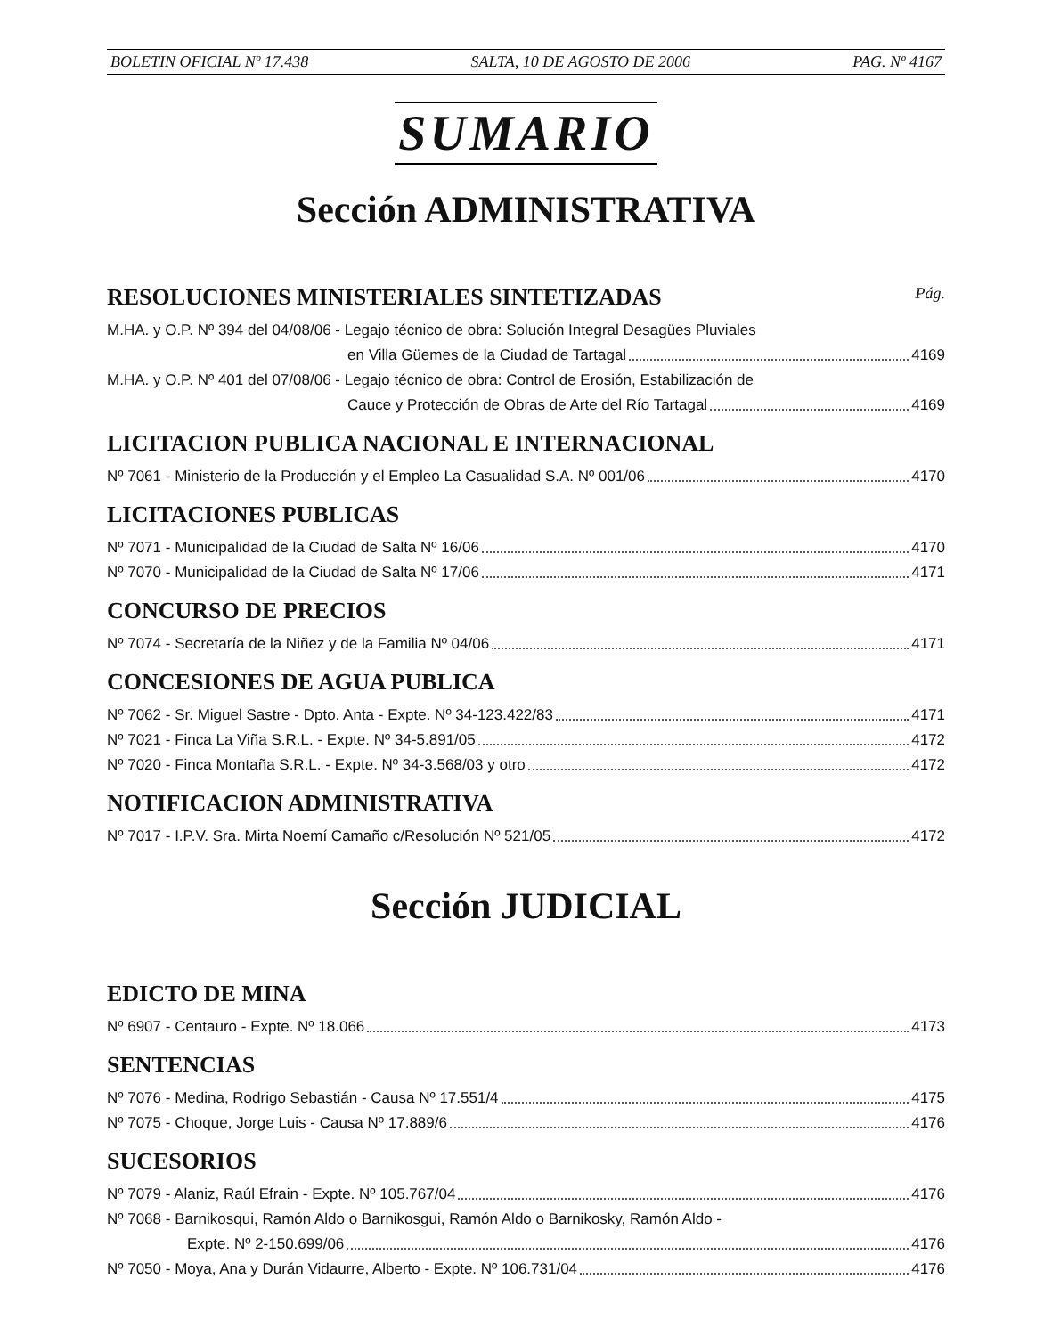BOLETIN OFICIAL Nº 17.438 SALTA, 10 DE AGOSTO DE 2006 PAG. Nº 4167
SUMARIO
Sección ADMINISTRATIVA
RESOLUCIONES MINISTERIALES SINTETIZADAS Pág.
M.HA. y O.P. Nº 394 del 04/08/06 - Legajo técnico de obra: Solución Integral Desagües Pluviales
en Villa Güemes de la Ciudad de Tartagal 4169
M.HA. y O.P. Nº 401 del 07/08/06 - Legajo técnico de obra: Control de Erosión, Estabilización de
Cauce y Protección de Obras de Arte del Río Tartagal 4169
LICITACION PUBLICA NACIONAL E INTERNACIONAL
Nº 7061 - Ministerio de la Producción y el Empleo La Casualidad S.A. Nº 001/06 4170
LICITACIONES PUBLICAS
Nº 7071 - Municipalidad de la Ciudad de Salta Nº 16/06 4170
Nº 7070 - Municipalidad de la Ciudad de Salta Nº 17/06 4171
CONCURSO DE PRECIOS
Nº 7074 - Secretaría de la Niñez y de la Familia Nº 04/06 4171
CONCESIONES DE AGUA PUBLICA
Nº 7062 - Sr. Miguel Sastre - Dpto. Anta - Expte. Nº 34-123.422/83 4171
Nº 7021 - Finca La Viña S.R.L. - Expte. Nº 34-5.891/05 4172
Nº 7020 - Finca Montaña S.R.L. - Expte. Nº 34-3.568/03 y otro 4172
NOTIFICACION ADMINISTRATIVA
Nº 7017 - I.P.V. Sra. Mirta Noemí Camaño c/Resolución Nº 521/05 4172
Sección JUDICIAL
EDICTO DE MINA
Nº 6907 - Centauro - Expte. Nº 18.066 4173
SENTENCIAS
Nº 7076 - Medina, Rodrigo Sebastián - Causa Nº 17.551/4 4175
Nº 7075 - Choque, Jorge Luis - Causa Nº 17.889/6 4176
SUCESORIOS
Nº 7079 - Alaniz, Raúl Efrain - Expte. Nº 105.767/04 4176
Nº 7068 - Barnikosqui, Ramón Aldo o Barnikosgui, Ramón Aldo o Barnikosky, Ramón Aldo -
Expte. Nº 2-150.699/06 4176
Nº 7050 - Moya, Ana y Durán Vidaurre, Alberto - Expte. Nº 106.731/04 4176